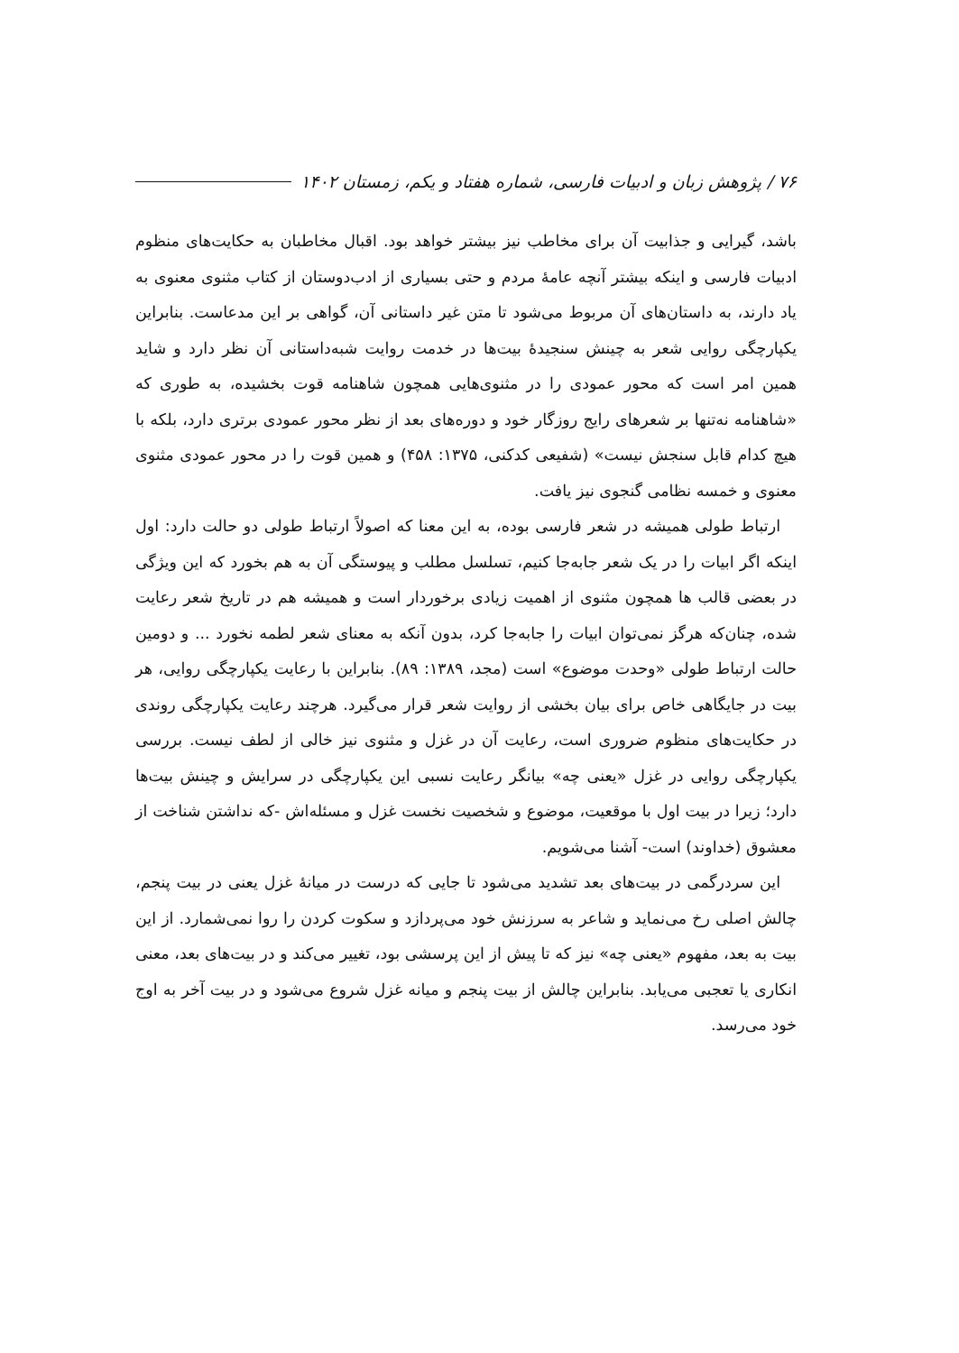۷۶ / پژوهش زبان و ادبیات فارسی، شماره هفتاد و یکم، زمستان ۱۴۰۲
باشد، گیرایی و جذابیت آن برای مخاطب نیز بیشتر خواهد بود. اقبال مخاطبان به حکایت‌های منظوم ادبیات فارسی و اینکه بیشتر آنچه عامهٔ مردم و حتی بسیاری از ادب‌دوستان از کتاب مثنوی معنوی به یاد دارند، به داستان‌های آن مربوط می‌شود تا متن غیر داستانی آن، گواهی بر این مدعاست. بنابراین یکپارچگی روایی شعر به چینش سنجیدهٔ بیت‌ها در خدمت روایت شبه‌داستانی آن نظر دارد و شاید همین امر است که محور عمودی را در مثنوی‌هایی همچون شاهنامه قوت بخشیده، به طوری که «شاهنامه نه‌تنها بر شعرهای رایج روزگار خود و دوره‌های بعد از نظر محور عمودی برتری دارد، بلکه با هیچ کدام قابل سنجش نیست» (شفیعی کدکنی، ۱۳۷۵: ۴۵۸) و همین قوت را در محور عمودی مثنوی معنوی و خمسه نظامی گنجوی نیز یافت.
ارتباط طولی همیشه در شعر فارسی بوده، به این معنا که اصولاً ارتباط طولی دو حالت دارد: اول اینکه اگر ابیات را در یک شعر جابه‌جا کنیم، تسلسل مطلب و پیوستگی آن به هم بخورد که این ویژگی در بعضی قالب ها همچون مثنوی از اهمیت زیادی برخوردار است و همیشه هم در تاریخ شعر رعایت شده، چنان‌که هرگز نمی‌توان ابیات را جابه‌جا کرد، بدون آنکه به معنای شعر لطمه نخورد ... و دومین حالت ارتباط طولی «وحدت موضوع» است (مجد، ۱۳۸۹: ۸۹). بنابراین با رعایت یکپارچگی روایی، هر بیت در جایگاهی خاص برای بیان بخشی از روایت شعر قرار می‌گیرد. هرچند رعایت یکپارچگی روندی در حکایت‌های منظوم ضروری است، رعایت آن در غزل و مثنوی نیز خالی از لطف نیست. بررسی یکپارچگی روایی در غزل «یعنی چه» بیانگر رعایت نسبی این یکپارچگی در سرایش و چینش بیت‌ها دارد؛ زیرا در بیت اول با موقعیت، موضوع و شخصیت نخست غزل و مسئله‌اش -که نداشتن شناخت از معشوق (خداوند) است- آشنا می‌شویم.
این سردرگمی در بیت‌های بعد تشدید می‌شود تا جایی که درست در میانهٔ غزل یعنی در بیت پنجم، چالش اصلی رخ می‌نماید و شاعر به سرزنش خود می‌پردازد و سکوت کردن را روا نمی‌شمارد. از این بیت به بعد، مفهوم «یعنی چه» نیز که تا پیش از این پرسشی بود، تغییر می‌کند و در بیت‌های بعد، معنی انکاری یا تعجبی می‌یابد. بنابراین چالش از بیت پنجم و میانه غزل شروع می‌شود و در بیت آخر به اوج خود می‌رسد.